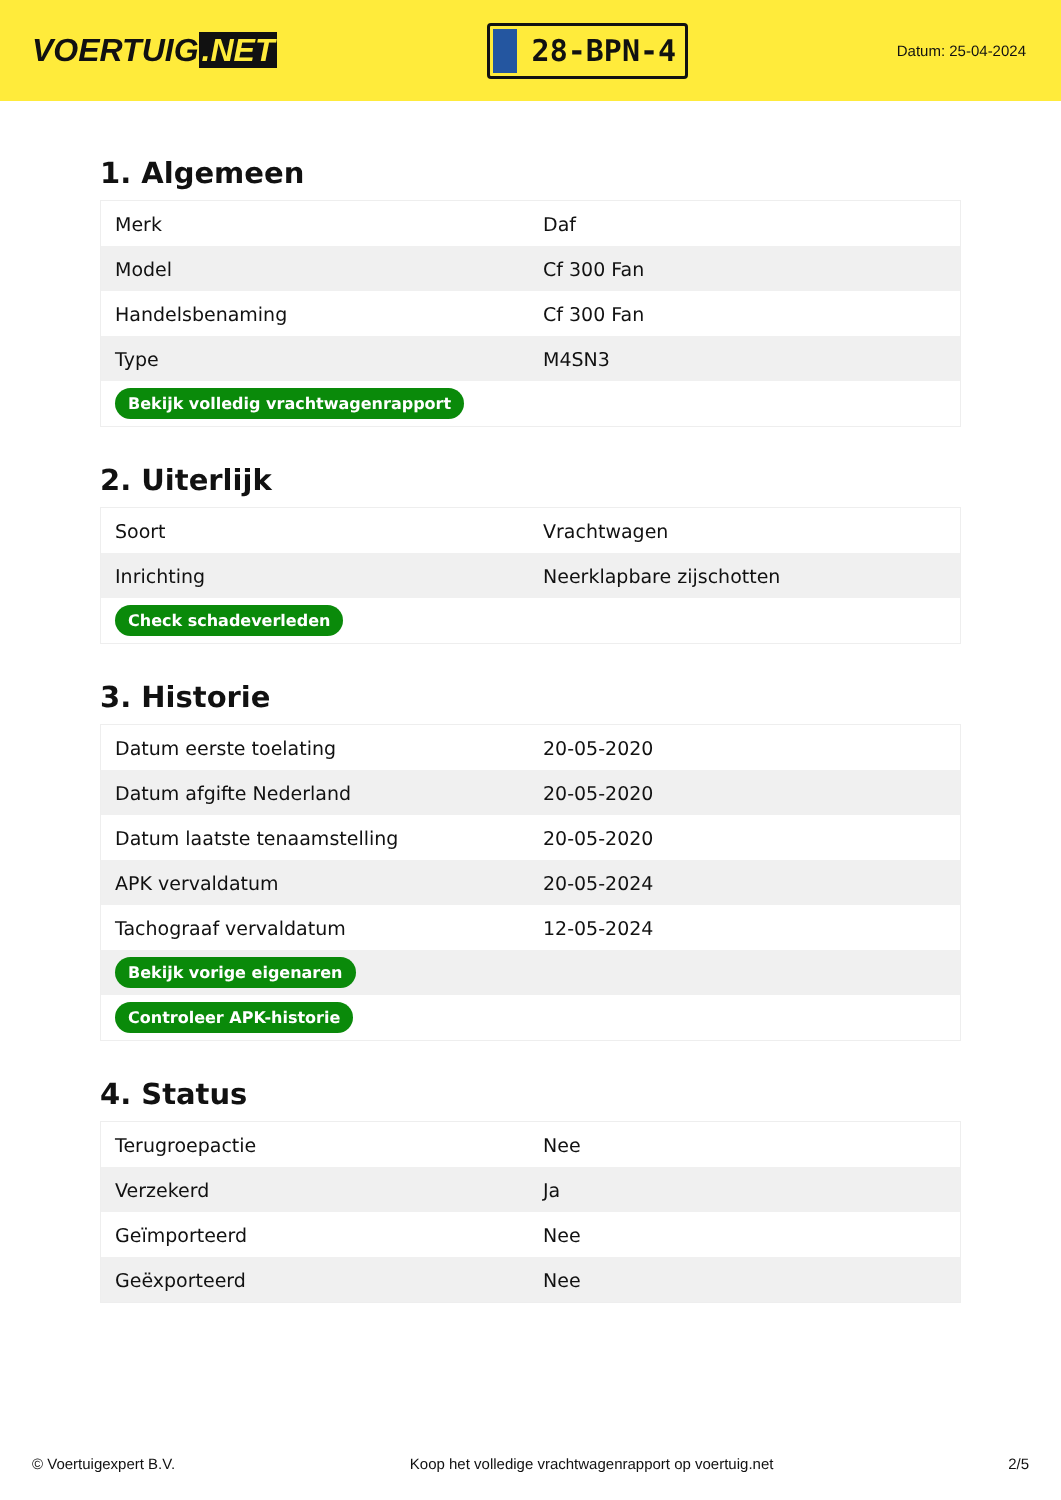VOERTUIG.NET
28-BPN-4
Datum: 25-04-2024
1. Algemeen
| Merk | Daf |
| Model | Cf 300 Fan |
| Handelsbenaming | Cf 300 Fan |
| Type | M4SN3 |
| Bekijk volledig vrachtwagenrapport | |
2. Uiterlijk
| Soort | Vrachtwagen |
| Inrichting | Neerklapbare zijschotten |
| Check schadeverleden | |
3. Historie
| Datum eerste toelating | 20-05-2020 |
| Datum afgifte Nederland | 20-05-2020 |
| Datum laatste tenaamstelling | 20-05-2020 |
| APK vervaldatum | 20-05-2024 |
| Tachograaf vervaldatum | 12-05-2024 |
| Bekijk vorige eigenaren | |
| Controleer APK-historie | |
4. Status
| Terugroepactie | Nee |
| Verzekerd | Ja |
| Geïmporteerd | Nee |
| Geëxporteerd | Nee |
© Voertuigexpert B.V. Koop het volledige vrachtwagenrapport op voertuig.net 2/5